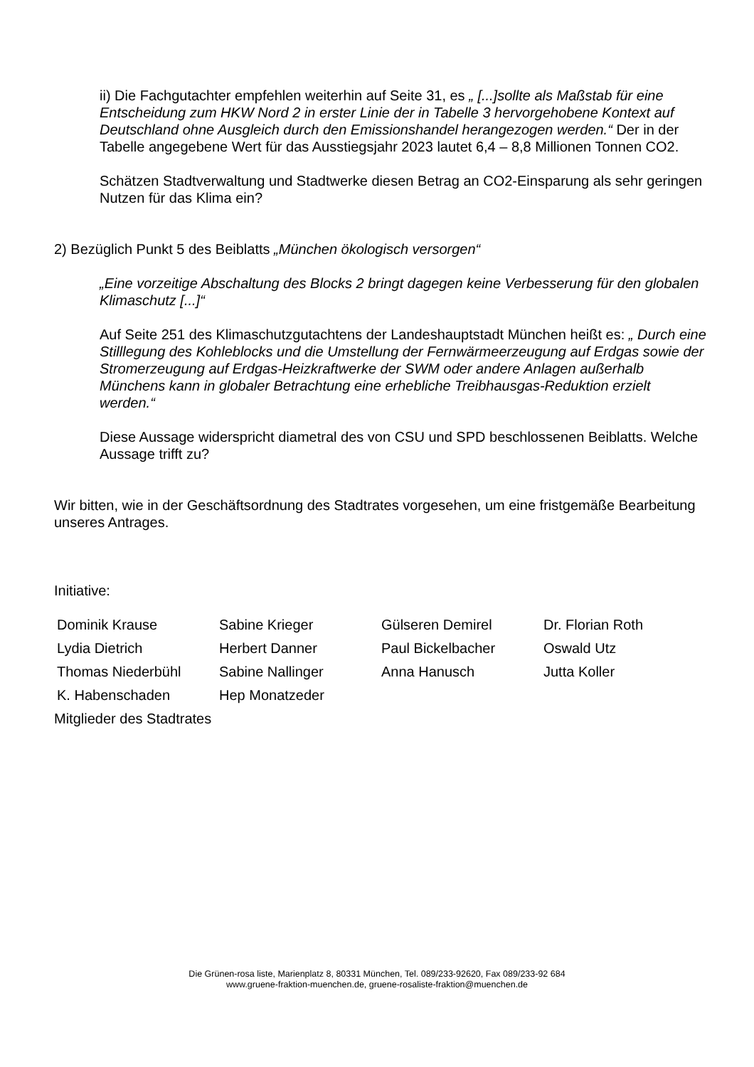ii) Die Fachgutachter empfehlen weiterhin auf Seite 31, es „ [...]sollte als Maßstab für eine Entscheidung zum HKW Nord 2 in erster Linie der in Tabelle 3 hervorgehobene Kontext auf Deutschland ohne Ausgleich durch den Emissionshandel herangezogen werden.“ Der in der Tabelle angegebene Wert für das Ausstiegsjahr 2023 lautet 6,4 – 8,8 Millionen Tonnen CO2.
Schätzen Stadtverwaltung und Stadtwerke diesen Betrag an CO2-Einsparung als sehr geringen Nutzen für das Klima ein?
2) Bezüglich Punkt 5 des Beiblatts „München ökologisch versorgen“
„Eine vorzeitige Abschaltung des Blocks 2 bringt dagegen keine Verbesserung für den globalen Klimaschutz [...]“
Auf Seite 251 des Klimaschutzgutachtens der Landeshauptstadt München heißt es: „ Durch eine Stilllegung des Kohleblocks und die Umstellung der Fernwärmeerzeugung auf Erdgas sowie der Stromerzeugung auf Erdgas-Heizkraftwerke der SWM oder andere Anlagen außerhalb Münchens kann in globaler Betrachtung eine erhebliche Treibhausgas-Reduktion erzielt werden.“
Diese Aussage widerspricht diametral des von CSU und SPD beschlossenen Beiblatts. Welche Aussage trifft zu?
Wir bitten, wie in der Geschäftsordnung des Stadtrates vorgesehen, um eine fristgemäße Bearbeitung unseres Antrages.
Initiative:
| Dominik Krause | Sabine Krieger | Gülseren Demirel | Dr. Florian Roth |
| Lydia Dietrich | Herbert Danner | Paul Bickelbacher | Oswald Utz |
| Thomas Niederbühl | Sabine Nallinger | Anna Hanusch | Jutta Koller |
| K. Habenschaden | Hep Monatzeder | | |
Mitglieder des Stadtrates
Die Grünen-rosa liste, Marienplatz 8, 80331 München, Tel. 089/233-92620, Fax 089/233-92 684
www.gruene-fraktion-muenchen.de, gruene-rosaliste-fraktion@muenchen.de